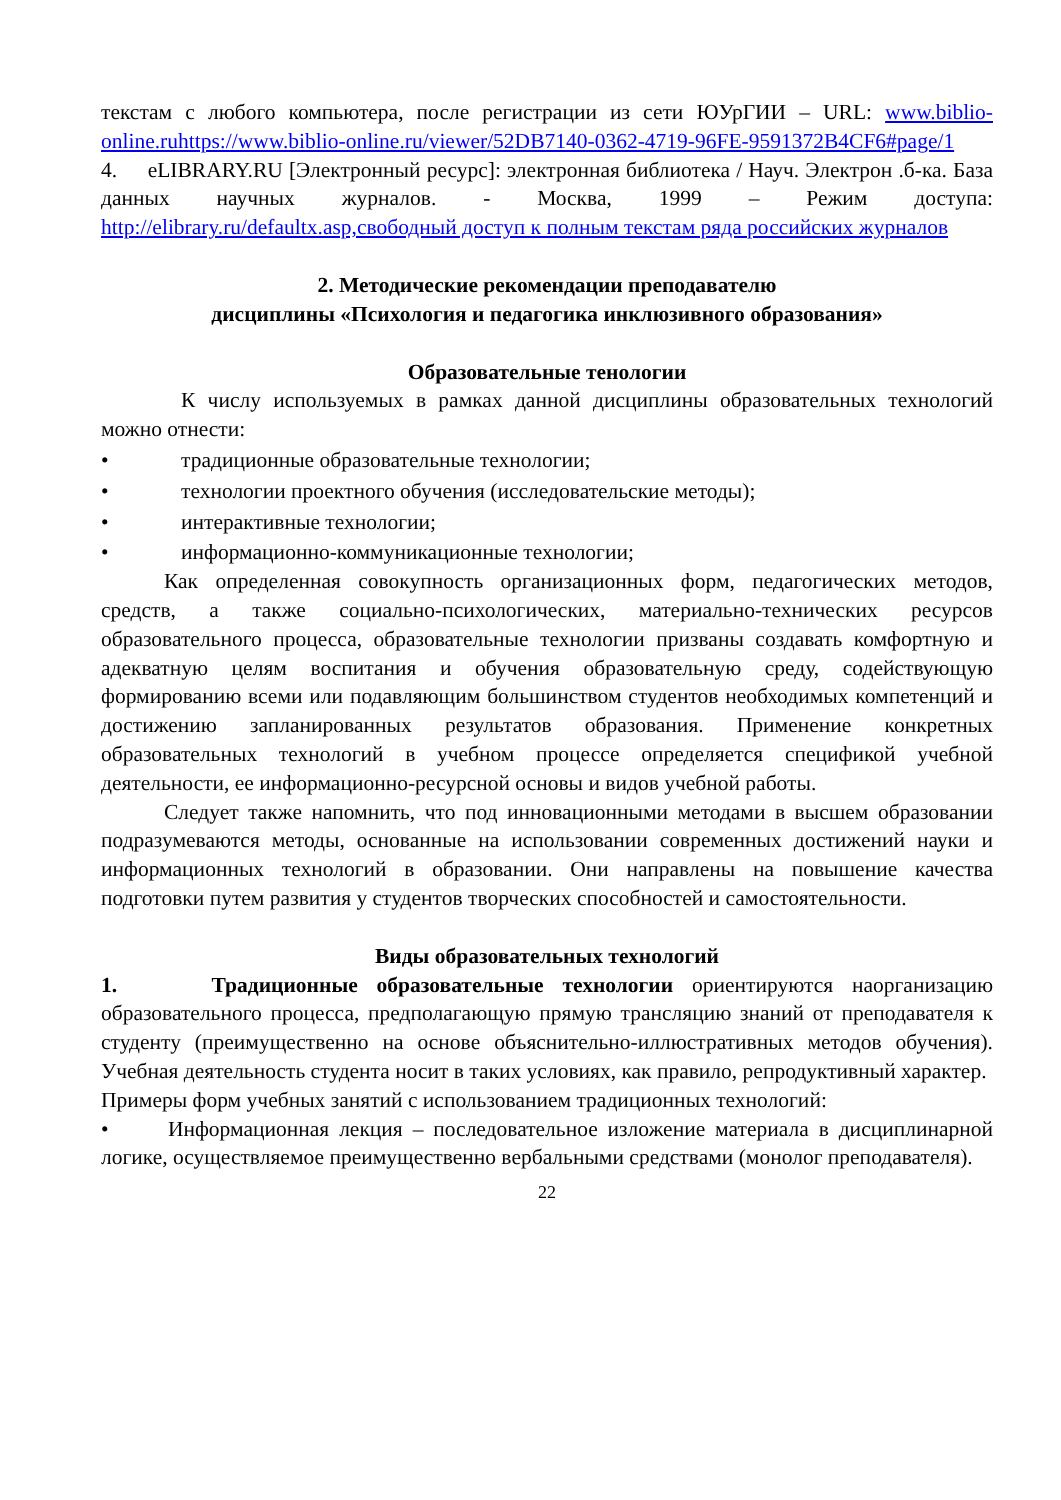текстам с любого компьютера, после регистрации из сети ЮУрГИИ – URL: www.biblio-online.ruhttps://www.biblio-online.ru/viewer/52DB7140-0362-4719-96FE-9591372B4CF6#page/1
4. eLIBRARY.RU [Электронный ресурс]: электронная библиотека / Науч. Электрон .б-ка. База данных научных журналов. - Москва, 1999 – Режим доступа: http://elibrary.ru/defaultx.asp,свободный доступ к полным текстам ряда российских журналов
2. Методические рекомендации преподавателю
дисциплины «Психология и педагогика инклюзивного образования»
Образовательные тенологии
К числу используемых в рамках данной дисциплины образовательных технологий можно отнести:
• традиционные образовательные технологии;
• технологии проектного обучения (исследовательские методы);
• интерактивные технологии;
• информационно-коммуникационные технологии;
Как определенная совокупность организационных форм, педагогических методов, средств, а также социально-психологических, материально-технических ресурсов образовательного процесса, образовательные технологии призваны создавать комфортную и адекватную целям воспитания и обучения образовательную среду, содействующую формированию всеми или подавляющим большинством студентов необходимых компетенций и достижению запланированных результатов образования. Применение конкретных образовательных технологий в учебном процессе определяется спецификой учебной деятельности, ее информационно-ресурсной основы и видов учебной работы.
Следует также напомнить, что под инновационными методами в высшем образовании подразумеваются методы, основанные на использовании современных достижений науки и информационных технологий в образовании. Они направлены на повышение качества подготовки путем развития у студентов творческих способностей и самостоятельности.
Виды образовательных технологий
1. Традиционные образовательные технологии ориентируются наорганизацию образовательного процесса, предполагающую прямую трансляцию знаний от преподавателя к студенту (преимущественно на основе объяснительно-иллюстративных методов обучения). Учебная деятельность студента носит в таких условиях, как правило, репродуктивный характер.
Примеры форм учебных занятий с использованием традиционных технологий:
• Информационная лекция – последовательное изложение материала в дисциплинарной логике, осуществляемое преимущественно вербальными средствами (монолог преподавателя).
22